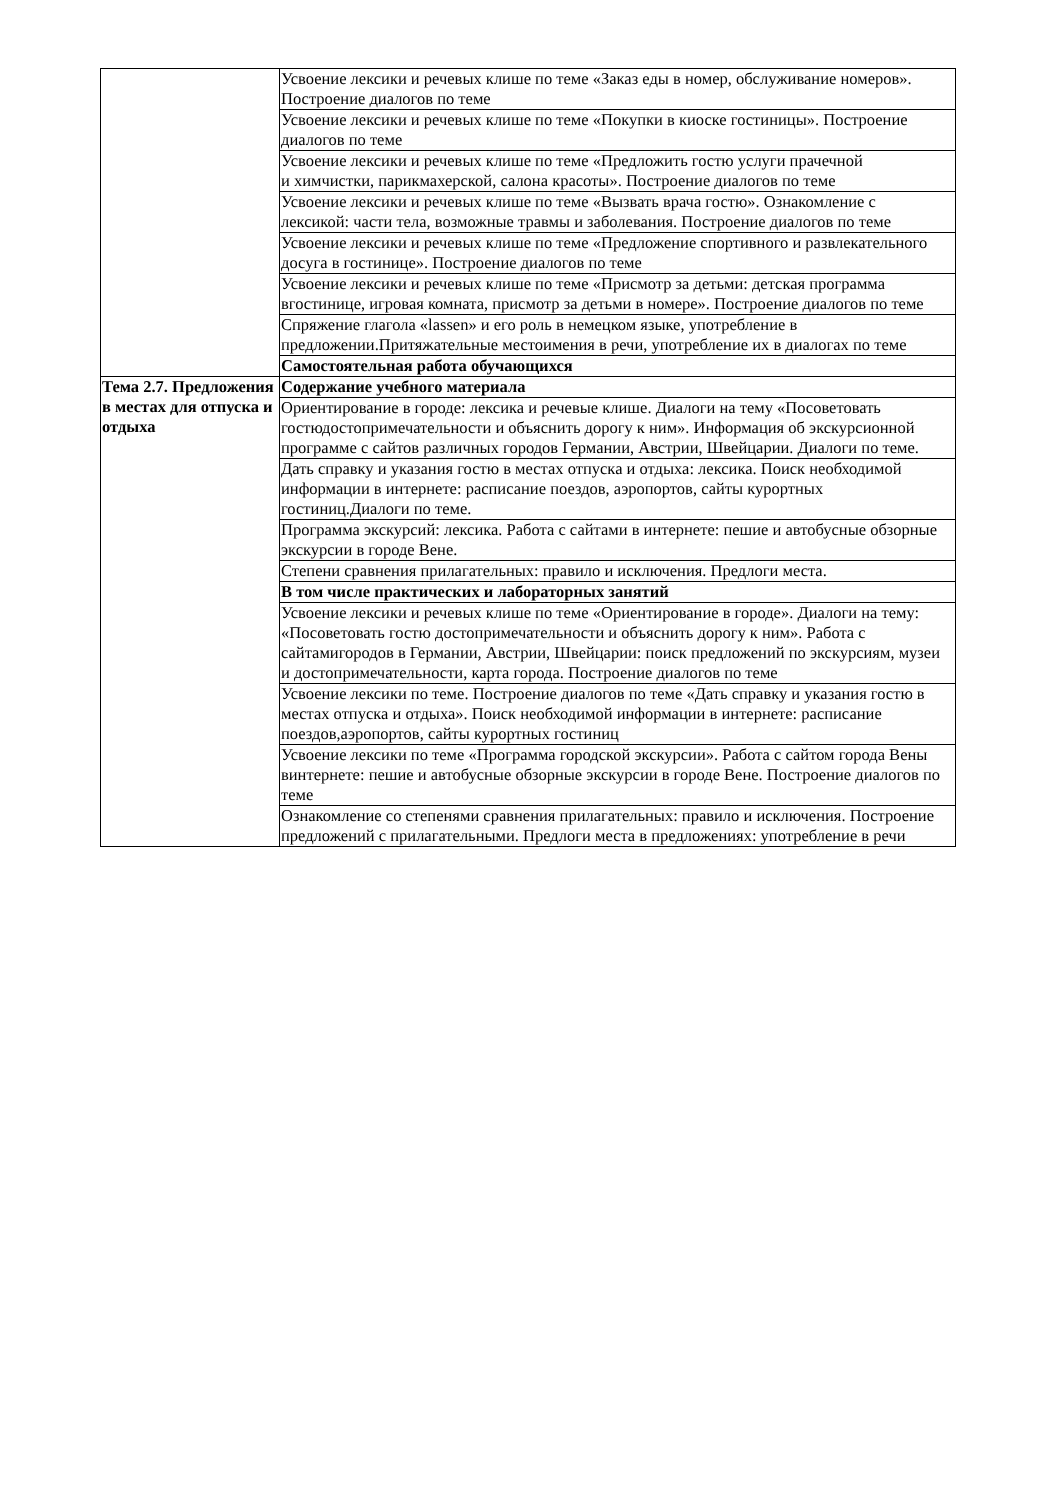| | Усвоение лексики и речевых клише по теме «Заказ еды в номер, обслуживание номеров». Построение диалогов по теме |
| | Усвоение лексики и речевых клише по теме «Покупки в киоске гостиницы». Построение диалогов по теме |
| | Усвоение лексики и речевых клише по теме «Предложить гостю услуги прачечной и химчистки, парикмахерской, салона красоты». Построение диалогов по теме |
| | Усвоение лексики и речевых клише по теме «Вызвать врача гостю». Ознакомление с лексикой: части тела, возможные травмы и заболевания. Построение диалогов по теме |
| | Усвоение лексики и речевых клише по теме «Предложение спортивного и развлекательного досуга в гостинице». Построение диалогов по теме |
| | Усвоение лексики и речевых клише по теме «Присмотр за детьми: детская программа вгостинице, игровая комната, присмотр за детьми в номере». Построение диалогов по теме |
| | Спряжение глагола «lassen» и его роль в немецком языке, употребление в предложении.Притяжательные местоимения в речи, употребление их в диалогах по теме |
| | Самостоятельная работа обучающихся |
| Тема 2.7. Предложения в местах для отпуска и отдыха | Содержание учебного материала |
| | Ориентирование в городе: лексика и речевые клише. Диалоги на тему «Посоветовать гостюдостопримечательности и объяснить дорогу к ним». Информация об экскурсионной программе с сайтов различных городов Германии, Австрии, Швейцарии. Диалоги по теме. |
| | Дать справку и указания гостю в местах отпуска и отдыха: лексика. Поиск необходимой информации в интернете: расписание поездов, аэропортов, сайты курортных гостиниц.Диалоги по теме. |
| | Программа экскурсий: лексика. Работа с сайтами в интернете: пешие и автобусные обзорные экскурсии в городе Вене. |
| | Степени сравнения прилагательных: правило и исключения. Предлоги места. |
| | В том числе практических и лабораторных занятий |
| | Усвоение лексики и речевых клише по теме «Ориентирование в городе». Диалоги на тему: «Посоветовать гостю достопримечательности и объяснить дорогу к ним». Работа с сайтамигородов в Германии, Австрии, Швейцарии: поиск предложений по экскурсиям, музеи и достопримечательности, карта города. Построение диалогов по теме |
| | Усвоение лексики по теме. Построение диалогов по теме «Дать справку и указания гостю в местах отпуска и отдыха». Поиск необходимой информации в интернете: расписание поездов,аэропортов, сайты курортных гостиниц |
| | Усвоение лексики по теме «Программа городской экскурсии». Работа с сайтом города Вены винтернете: пешие и автобусные обзорные экскурсии в городе Вене. Построение диалогов по теме |
| | Ознакомление со степенями сравнения прилагательных: правило и исключения. Построение предложений с прилагательными. Предлоги места в предложениях: употребление в речи |